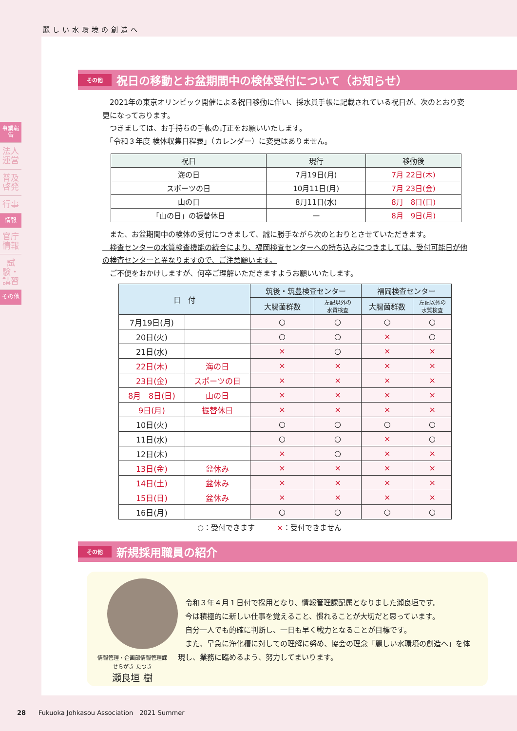麗しい水環境の創造へ
事業報告
法人運営
普及啓発
行事
情報
官庁情報
試験・講習
その他
その他 祝日の移動とお盆期間中の検体受付について（お知らせ）
　2021年の東京オリンピック開催による祝日移動に伴い、採水員手帳に記載されている祝日が、次のとおり変更になっております。
　つきましては、お手持ちの手帳の訂正をお願いいたします。
　「令和３年度 検体収集日程表」（カレンダー）に変更はありません。
| 祝日 | 現行 | 移動後 |
| --- | --- | --- |
| 海の日 | 7月19日(月) | 7月 22日(木) |
| スポーツの日 | 10月11日(月) | 7月 23日(金) |
| 山の日 | 8月11日(水) | 8月 8日(日) |
| 「山の日」の振替休日 | — | 8月 9日(月) |
　また、お盆期間中の検体の受付につきまして、誠に勝手ながら次のとおりとさせていただきます。
　検査センターの水質検査機能の統合により、福岡検査センターへの持ち込みにつきましては、受付可能日が他の検査センターと異なりますので、ご注意願います。
　ご不便をおかけしますが、何卒ご理解いただきますようお願いいたします。
| 日 付 | | 筑後・筑豊検査センター | | 福岡検査センター | |
| --- | --- | --- | --- | --- | --- |
| | | 大腸菌群数 | 左記以外の 水質検査 | 大腸菌群数 | 左記以外の 水質検査 |
| 7月19日(月) | | ○ | ○ | ○ | ○ |
| 20日(火) | | ○ | ○ | × | ○ |
| 21日(水) | | × | ○ | × | × |
| 22日(木) | 海の日 | × | × | × | × |
| 23日(金) | スポーツの日 | × | × | × | × |
| 8月 8日(日) | 山の日 | × | × | × | × |
| 9日(月) | 振替休日 | × | × | × | × |
| 10日(火) | | ○ | ○ | ○ | ○ |
| 11日(水) | | ○ | ○ | × | ○ |
| 12日(木) | | × | ○ | × | × |
| 13日(金) | 盆休み | × | × | × | × |
| 14日(土) | 盆休み | × | × | × | × |
| 15日(日) | 盆休み | × | × | × | × |
| 16日(月) | | ○ | ○ | ○ | ○ |
○：受付できます　　　×：受付できません
その他 新規採用職員の紹介
情報管理・企画部情報管理課
せらがき たつき
瀬良垣 樹
　令和３年４月１日付で採用となり、情報管理課配属となりました瀬良垣です。
　今は積極的に新しい仕事を覚えること、慣れることが大切だと思っています。
　自分一人でも的確に判断し、一日も早く戦力となることが目標です。
　また、早急に浄化槽に対しての理解に努め、協会の理念「麗しい水環境の創造へ」を体現し、業務に臨めるよう、努力してまいります。
28　　Fukuoka Johkasou Association　2021 Summer